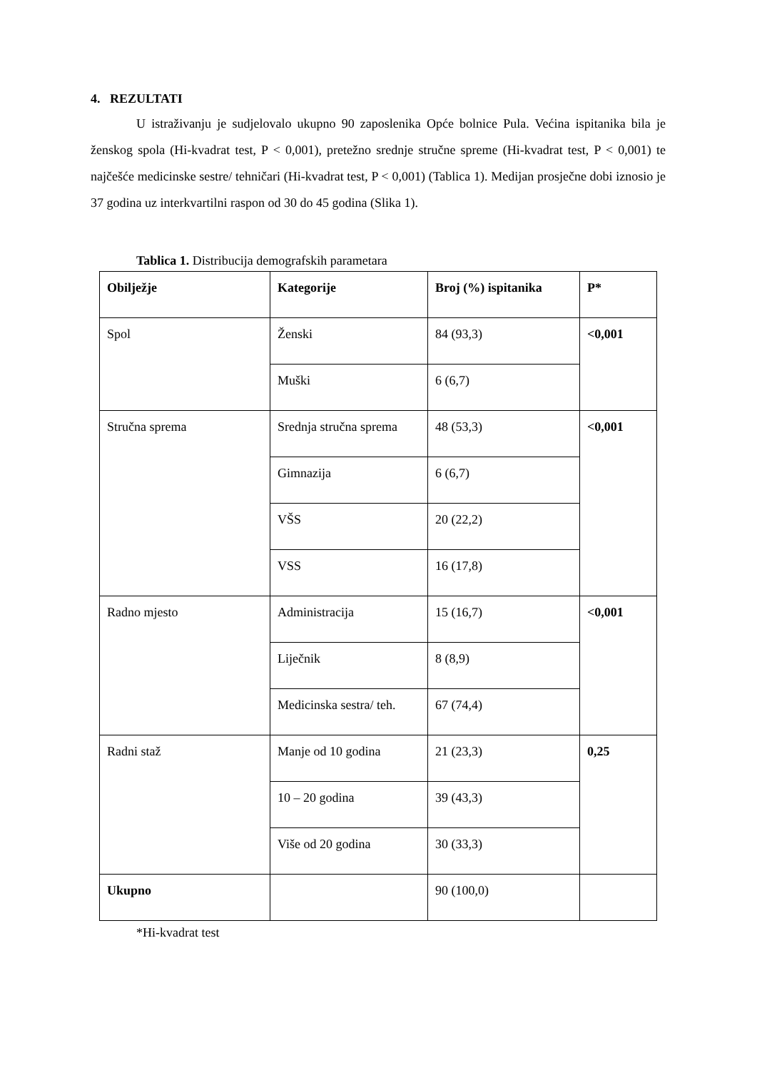4. REZULTATI
U istraživanju je sudjelovalo ukupno 90 zaposlenika Opće bolnice Pula. Većina ispitanika bila je ženskog spola (Hi-kvadrat test, P < 0,001), pretežno srednje stručne spreme (Hi-kvadrat test, P < 0,001) te najčešće medicinske sestre/ tehničari (Hi-kvadrat test, P < 0,001) (Tablica 1). Medijan prosječne dobi iznosio je 37 godina uz interkvartilni raspon od 30 do 45 godina (Slika 1).
Tablica 1. Distribucija demografskih parametara
| Obilježje | Kategorije | Broj (%) ispitanika | P* |
| --- | --- | --- | --- |
| Spol | Ženski | 84 (93,3) | <0,001 |
| | Muški | 6 (6,7) | |
| Stručna sprema | Srednja stručna sprema | 48 (53,3) | <0,001 |
| | Gimnazija | 6 (6,7) | |
| | VŠS | 20 (22,2) | |
| | VSS | 16 (17,8) | |
| Radno mjesto | Administracija | 15 (16,7) | <0,001 |
| | Liječnik | 8 (8,9) | |
| | Medicinska sestra/ teh. | 67 (74,4) | |
| Radni staž | Manje od 10 godina | 21 (23,3) | 0,25 |
| | 10 – 20 godina | 39 (43,3) | |
| | Više od 20 godina | 30 (33,3) | |
| Ukupno | | 90 (100,0) | |
*Hi-kvadrat test